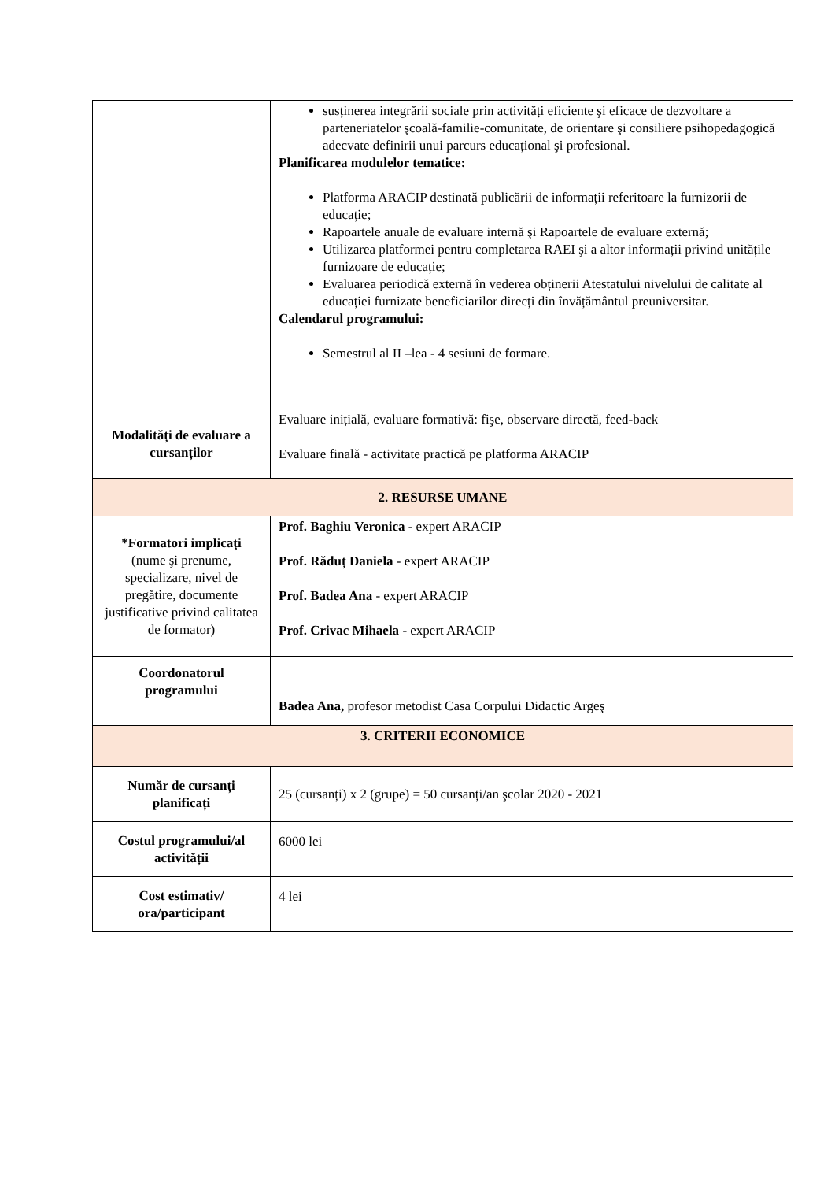| | susținerea integrării sociale prin activități eficiente şi eficace de dezvoltare a parteneriatelor şcoală-familie-comunitate, de orientare şi consiliere psihopedagogică adecvate definirii unui parcurs educațional şi profesional. Planificarea modulelor tematice: Platforma ARACIP destinată publicării de informații referitoare la furnizorii de educație; Rapoartele anuale de evaluare internă şi Rapoartele de evaluare externă; Utilizarea platformei pentru completarea RAEI şi a altor informații privind unitățile furnizoare de educație; Evaluarea periodică externă în vederea obținerii Atestatului nivelului de calitate al educației furnizate beneficiarilor direcți din învățământul preuniversitar. Calendarul programului: Semestrul al II –lea - 4 sesiuni de formare. |
| Modalități de evaluare a cursanților | Evaluare inițială, evaluare formativă: fişe, observare directă, feed-back Evaluare finală - activitate practică pe platforma ARACIP |
| 2. RESURSE UMANE | |
| *Formatori implicați (nume şi prenume, specializare, nivel de pregătire, documente justificative privind calitatea de formator) | Prof. Baghiu Veronica - expert ARACIP Prof. Răduț Daniela - expert ARACIP Prof. Badea Ana - expert ARACIP Prof. Crivac Mihaela - expert ARACIP |
| Coordonatorul programului | Badea Ana, profesor metodist Casa Corpului Didactic Argeş |
| 3. CRITERII ECONOMICE | |
| Număr de cursanți planificați | 25 (cursanți) x 2 (grupe) = 50 cursanți/an şcolar 2020 - 2021 |
| Costul programului/al activității | 6000 lei |
| Cost estimativ/ ora/participant | 4 lei |